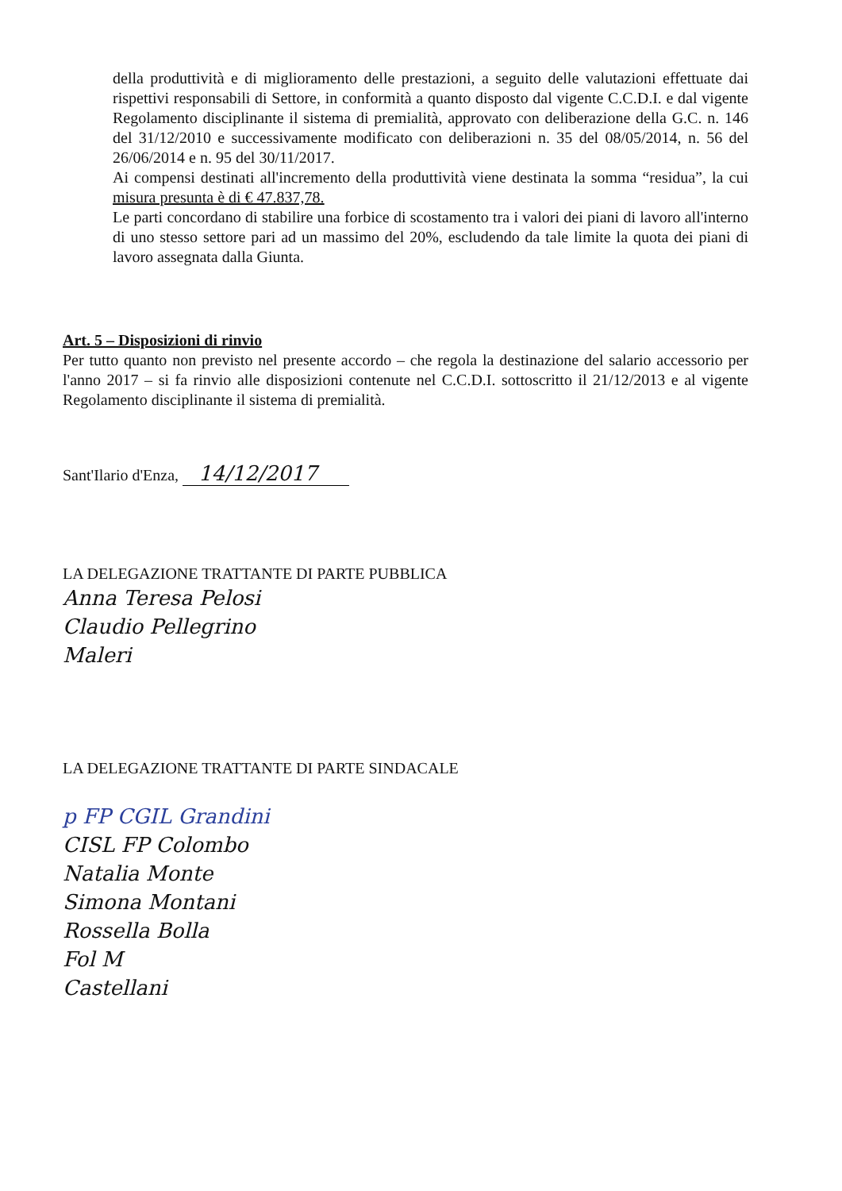della produttività e di miglioramento delle prestazioni, a seguito delle valutazioni effettuate dai rispettivi responsabili di Settore, in conformità a quanto disposto dal vigente C.C.D.I. e dal vigente Regolamento disciplinante il sistema di premialità, approvato con deliberazione della G.C. n. 146 del 31/12/2010 e successivamente modificato con deliberazioni n. 35 del 08/05/2014, n. 56 del 26/06/2014 e n. 95 del 30/11/2017.
Ai compensi destinati all'incremento della produttività viene destinata la somma “residua”, la cui misura presunta è di € 47.837,78.
Le parti concordano di stabilire una forbice di scostamento tra i valori dei piani di lavoro all'interno di uno stesso settore pari ad un massimo del 20%, escludendo da tale limite la quota dei piani di lavoro assegnata dalla Giunta.
Art. 5 – Disposizioni di rinvio
Per tutto quanto non previsto nel presente accordo – che regola la destinazione del salario accessorio per l'anno 2017 – si fa rinvio alle disposizioni contenute nel C.C.D.I. sottoscritto il 21/12/2013 e al vigente Regolamento disciplinante il sistema di premialità.
Sant'Ilario d'Enza, 14/12/2017
LA DELEGAZIONE TRATTANTE DI PARTE PUBBLICA
Anna Teresa Pelosi
Claudio Pellegrino
Maleri
LA DELEGAZIONE TRATTANTE DI PARTE SINDACALE
p FP CGIL Grandini
CISL FP Colombo
Natalia Monte
Simona Montani
Rossella Bolla
Fol M
Castellani